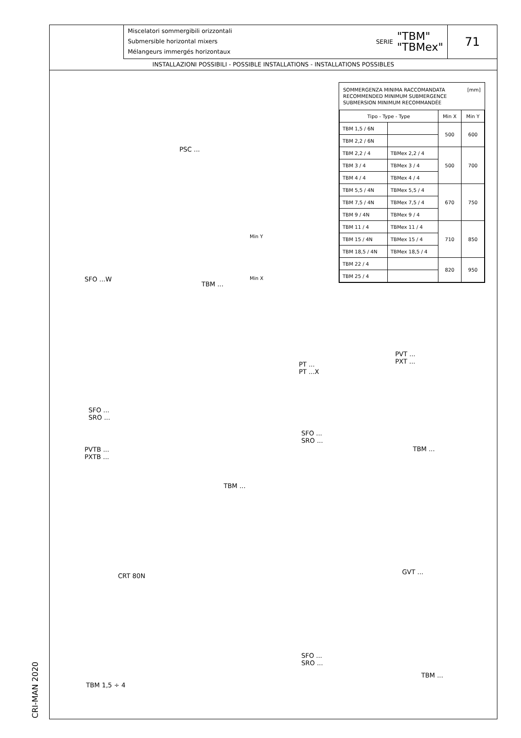Miscelatori sommergibili orizzontali
Submersible horizontal mixers
Mélangeurs immergés horizontaux
SERIE "TBM"
"TBMex"
71
INSTALLAZIONI POSSIBILI - POSSIBLE INSTALLATIONS - INSTALLATIONS POSSIBLES
SOMMERGENZA MINIMA RACCOMANDATA
RECOMMENDED MINIMUM SUBMERGENCE
SUBMERSION MINIMUM RECOMMANDÉE [mm]
| Tipo - Type - Type | | Min X | Min Y |
| --- | --- | --- | --- |
| TBM 1,5 / 6N | | 500 | 600 |
| TBM 2,2 / 6N | | | |
| TBM 2,2 / 4 | TBMex 2,2 / 4 | 500 | 700 |
| TBM 3 / 4 | TBMex 3 / 4 | | |
| TBM 4 / 4 | TBMex 4 / 4 | | |
| TBM 5,5 / 4N | TBMex 5,5 / 4 | 670 | 750 |
| TBM 7,5 / 4N | TBMex 7,5 / 4 | | |
| TBM 9 / 4N | TBMex 9 / 4 | | |
| TBM 11 / 4 | TBMex 11 / 4 | 710 | 850 |
| TBM 15 / 4N | TBMex 15 / 4 | | |
| TBM 18,5 / 4N | TBMex 18,5 / 4 | | |
| TBM 22 / 4 | | 820 | 950 |
| TBM 25 / 4 | | | |
PSC ...
Min Y
Min X
SFO ...W
TBM ...
SFO ...
SRO ...
PVTB ...
PXTB ...
TBM ...
PT ...
PT ...X
PVT ...
PXT ...
SFO ...
SRO ...
TBM ...
CRT 80N
GVT ...
SFO ...
SRO ...
TBM ...
TBM 1,5 ÷ 4
CRI-MAN 2020